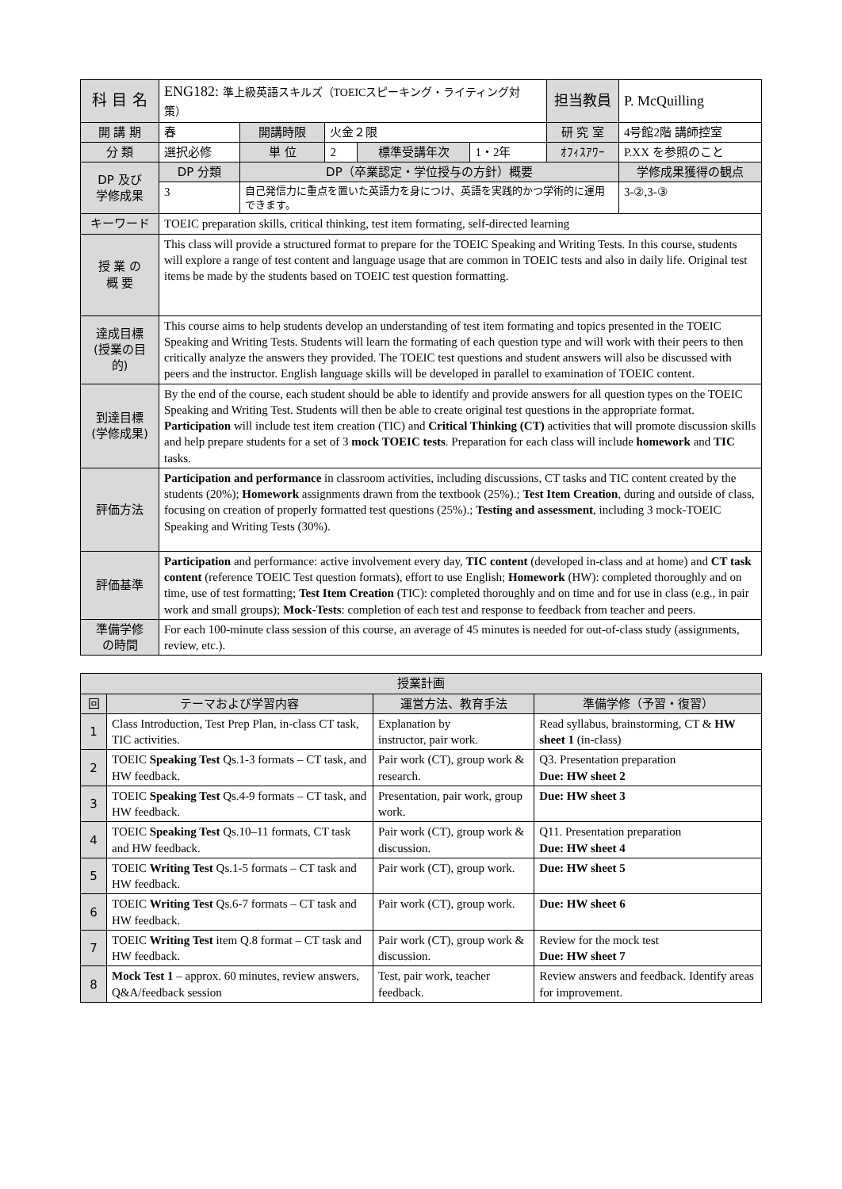| 科 目 名 | ENG182: 準上級英語スキルズ（TOEICスピーキング・ライティング対策） | | | | | 担当教員 | P. McQuilling | |
| 開 講 期 | 春 | 開講時限 | 火金２限 | | | 研 究 室 | 4号館2階 講師控室 | |
| 分 類 | 選択必修 | 単 位 | 2 | 標準受講年次 | 1・2年 | ｵﾌｨｽｱﾜｰ | P.XX を参照のこと | |
| DP 及び 学修成果 | DP 分類 | DP（卒業認定・学位授与の方針）概要 | | | | | | 学修成果獲得の観点 |
| | 3 | 自己発信力に重点を置いた英語力を身につけ、英語を実践的かつ学術的に運用できます。 | | | | | | 3-②,3-③ |
| キーワード | TOEIC preparation skills, critical thinking, test item formating, self-directed learning | | | | | | | |
| 授 業 の 概 要 | This class will provide a structured format to prepare for the TOEIC Speaking and Writing Tests. In this course, students will explore a range of test content and language usage that are common in TOEIC tests and also in daily life. Original test items be made by the students based on TOEIC test question formatting. | | | | | | | |
| 達成目標 (授業の目的) | This course aims to help students develop an understanding of test item formating and topics presented in the TOEIC Speaking and Writing Tests. Students will learn the formating of each question type and will work with their peers to then critically analyze the answers they provided. The TOEIC test questions and student answers will also be discussed with peers and the instructor. English language skills will be developed in parallel to examination of TOEIC content. | | | | | | | |
| 到達目標 (学修成果) | By the end of the course, each student should be able to identify and provide answers for all question types on the TOEIC Speaking and Writing Test. Students will then be able to create original test questions in the appropriate format. Participation will include test item creation (TIC) and Critical Thinking (CT) activities that will promote discussion skills and help prepare students for a set of 3 mock TOEIC tests . Preparation for each class will include homework and TIC tasks. | | | | | | | |
| 評価方法 | Participation and performance in classroom activities, including discussions, CT tasks and TIC content created by the students (20%); Homework assignments drawn from the textbook (25%).; Test Item Creation , during and outside of class, focusing on creation of properly formatted test questions (25%).; Testing and assessment , including 3 mock-TOEIC Speaking and Writing Tests (30%). | | | | | | | |
| 評価基準 | Participation and performance: active involvement every day, TIC content (developed in-class and at home) and CT task content (reference TOEIC Test question formats), effort to use English; Homework (HW): completed thoroughly and on time, use of test formatting; Test Item Creation (TIC): completed thoroughly and on time and for use in class (e.g., in pair work and small groups); Mock-Tests : completion of each test and response to feedback from teacher and peers. | | | | | | | |
| 準備学修 の時間 | For each 100-minute class session of this course, an average of 45 minutes is needed for out-of-class study (assignments, review, etc.). | | | | | | | |
| 授業計画 | | | |
| --- | --- | --- | --- |
| 回 | テーマおよび学習内容 | 運営方法、教育手法 | 準備学修（予習・復習） |
| 1 | Class Introduction, Test Prep Plan, in-class CT task, TIC activities. | Explanation by instructor, pair work. | Read syllabus, brainstorming, CT & HW sheet 1 (in-class) |
| 2 | TOEIC Speaking Test Qs.1-3 formats – CT task, and HW feedback. | Pair work (CT), group work & research. | Q3. Presentation preparation Due: HW sheet 2 |
| 3 | TOEIC Speaking Test Qs.4-9 formats – CT task, and HW feedback. | Presentation, pair work, group work. | Due: HW sheet 3 |
| 4 | TOEIC Speaking Test Qs.10–11 formats, CT task and HW feedback. | Pair work (CT), group work & discussion. | Q11. Presentation preparation Due: HW sheet 4 |
| 5 | TOEIC Writing Test Qs.1-5 formats – CT task and HW feedback. | Pair work (CT), group work. | Due: HW sheet 5 |
| 6 | TOEIC Writing Test Qs.6-7 formats – CT task and HW feedback. | Pair work (CT), group work. | Due: HW sheet 6 |
| 7 | TOEIC Writing Test item Q.8 format – CT task and HW feedback. | Pair work (CT), group work & discussion. | Review for the mock test Due: HW sheet 7 |
| 8 | Mock Test 1 – approx. 60 minutes, review answers, Q&A/feedback session | Test, pair work, teacher feedback. | Review answers and feedback. Identify areas for improvement. |